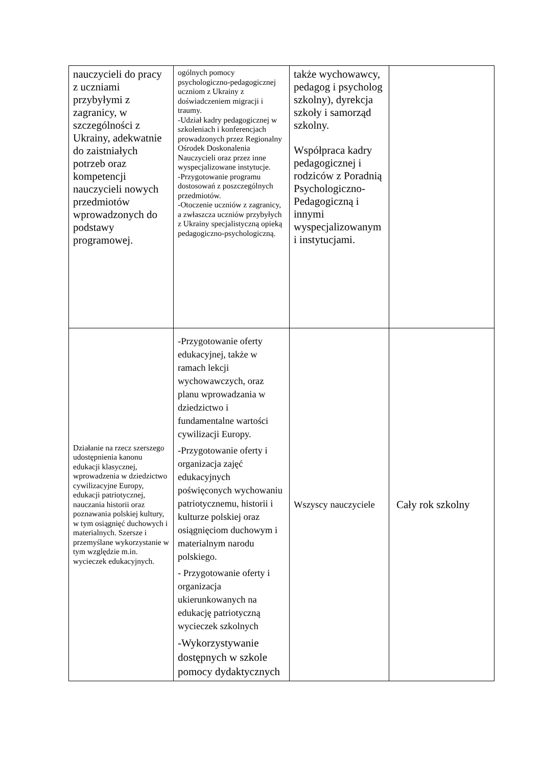| nauczycieli do pracy z uczniami przybyłymi z zagranicy, w szczególności z Ukrainy, adekwatnie do zaistniałych potrzeb oraz kompetencji nauczycieli nowych przedmiotów wprowadzonych do podstawy programowej. | ogólnych pomocy psychologiczno-pedagogicznej uczniom z Ukrainy z doświadczeniem migracji i traumy. -Udział kadry pedagogicznej w szkoleniach i konferencjach prowadzonych przez Regionalny Ośrodek Doskonalenia Nauczycieli oraz przez inne wyspecjalizowane instytucje. -Przygotowanie programu dostosowań z poszczególnych przedmiotów. -Otoczenie uczniów z zagranicy, a zwłaszcza uczniów przybyłych z Ukrainy specjalistyczną opieką pedagogiczno-psychologiczną. | także wychowawcy, pedagog i psycholog szkolny), dyrekcja szkoły i samorząd szkolny. Współpraca kadry pedagogicznej i rodziców z Poradnią Psychologiczno-Pedagogiczną i innymi wyspecjalizowanym i instytucjami. | |
| Działanie na rzecz szerszego udostępnienia kanonu edukacji klasycznej, wprowadzenia w dziedzictwo cywilizacyjne Europy, edukacji patriotycznej, nauczania historii oraz poznawania polskiej kultury, w tym osiągnięć duchowych i materialnych. Szersze i przemyślane wykorzystanie w tym względzie m.in. wycieczek edukacyjnych. | -Przygotowanie oferty edukacyjnej, także w ramach lekcji wychowawczych, oraz planu wprowadzania w dziedzictwo i fundamentalne wartości cywilizacji Europy. -Przygotowanie oferty i organizacja zajęć edukacyjnych poświęconych wychowaniu patriotycznemu, historii i kulturze polskiej oraz osiągnięciom duchowym i materialnym narodu polskiego. - Przygotowanie oferty i organizacja ukierunkowanych na edukację patriotyczną wycieczek szkolnych -Wykorzystywanie dostępnych w szkole pomocy dydaktycznych | Wszyscy nauczyciele | Cały rok szkolny |